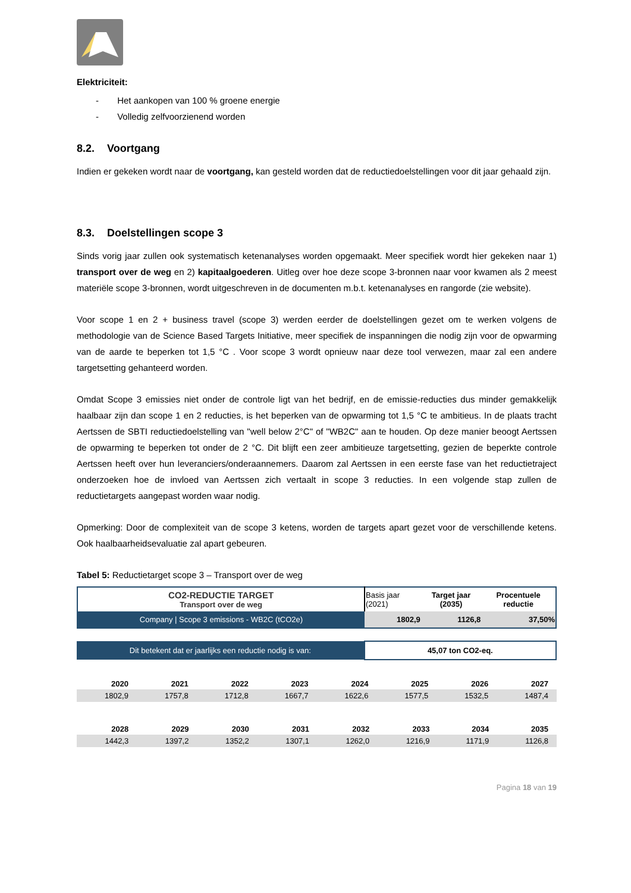Elektriciteit:
- Het aankopen van 100 % groene energie
- Volledig zelfvoorzienend worden
8.2. Voortgang
Indien er gekeken wordt naar de voortgang, kan gesteld worden dat de reductiedoelstellingen voor dit jaar gehaald zijn.
8.3. Doelstellingen scope 3
Sinds vorig jaar zullen ook systematisch ketenanalyses worden opgemaakt. Meer specifiek wordt hier gekeken naar 1) transport over de weg en 2) kapitaalgoederen. Uitleg over hoe deze scope 3-bronnen naar voor kwamen als 2 meest materiële scope 3-bronnen, wordt uitgeschreven in de documenten m.b.t. ketenanalyses en rangorde (zie website).
Voor scope 1 en 2 + business travel (scope 3) werden eerder de doelstellingen gezet om te werken volgens de methodologie van de Science Based Targets Initiative, meer specifiek de inspanningen die nodig zijn voor de opwarming van de aarde te beperken tot 1,5 °C . Voor scope 3 wordt opnieuw naar deze tool verwezen, maar zal een andere targetsetting gehanteerd worden.
Omdat Scope 3 emissies niet onder de controle ligt van het bedrijf, en de emissie-reducties dus minder gemakkelijk haalbaar zijn dan scope 1 en 2 reducties, is het beperken van de opwarming tot 1,5 °C te ambitieus. In de plaats tracht Aertssen de SBTI reductiedoelstelling van "well below 2°C" of "WB2C" aan te houden. Op deze manier beoogt Aertssen de opwarming te beperken tot onder de 2 °C. Dit blijft een zeer ambitieuze targetsetting, gezien de beperkte controle Aertssen heeft over hun leveranciers/onderaannemers. Daarom zal Aertssen in een eerste fase van het reductietraject onderzoeken hoe de invloed van Aertssen zich vertaalt in scope 3 reducties. In een volgende stap zullen de reductietargets aangepast worden waar nodig.
Opmerking: Door de complexiteit van de scope 3 ketens, worden de targets apart gezet voor de verschillende ketens. Ook haalbaarheidsevaluatie zal apart gebeuren.
Tabel 5: Reductietarget scope 3 – Transport over de weg
| CO2-REDUCTIE TARGET Transport over de weg | Basis jaar (2021) | Target jaar (2035) | Procentuele reductie |
| Company / Scope 3 emissions - WB2C (tCO2e) | 1802,9 | 1126,8 | 37,50% |
| Dit betekent dat er jaarlijks een reductie nodig is van: | 45,07 ton CO2-eq. |
| 2020 | 2021 | 2022 | 2023 | 2024 | 2025 | 2026 | 2027 |
| --- | --- | --- | --- | --- | --- | --- | --- |
| 1802,9 | 1757,8 | 1712,8 | 1667,7 | 1622,6 | 1577,5 | 1532,5 | 1487,4 |
| 2028 | 2029 | 2030 | 2031 | 2032 | 2033 | 2034 | 2035 |
| --- | --- | --- | --- | --- | --- | --- | --- |
| 1442,3 | 1397,2 | 1352,2 | 1307,1 | 1262,0 | 1216,9 | 1171,9 | 1126,8 |
Pagina 18 van 19